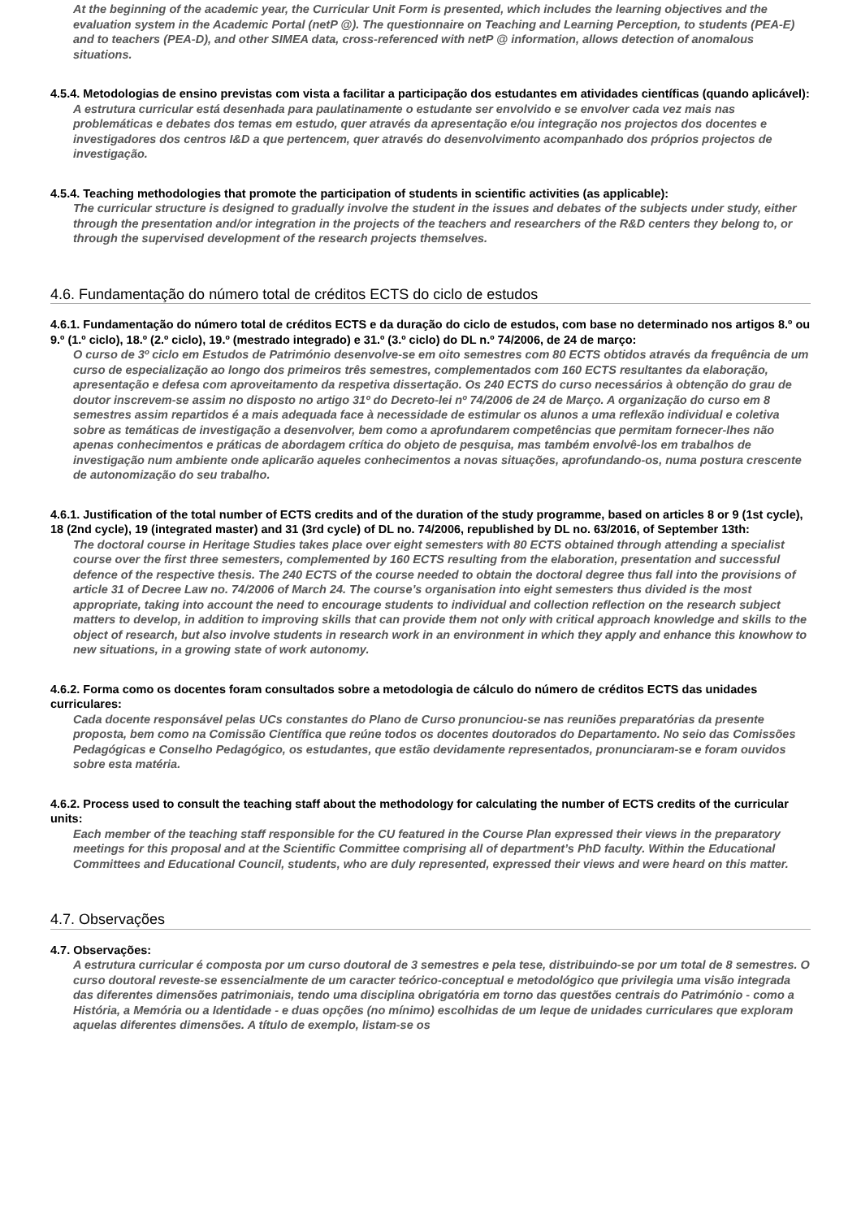At the beginning of the academic year, the Curricular Unit Form is presented, which includes the learning objectives and the evaluation system in the Academic Portal (netP @). The questionnaire on Teaching and Learning Perception, to students (PEA-E) and to teachers (PEA-D), and other SIMEA data, cross-referenced with netP @ information, allows detection of anomalous situations.
4.5.4. Metodologias de ensino previstas com vista a facilitar a participação dos estudantes em atividades científicas (quando aplicável):
A estrutura curricular está desenhada para paulatinamente o estudante ser envolvido e se envolver cada vez mais nas problemáticas e debates dos temas em estudo, quer através da apresentação e/ou integração nos projectos dos docentes e investigadores dos centros I&D a que pertencem, quer através do desenvolvimento acompanhado dos próprios projectos de investigação.
4.5.4. Teaching methodologies that promote the participation of students in scientific activities (as applicable):
The curricular structure is designed to gradually involve the student in the issues and debates of the subjects under study, either through the presentation and/or integration in the projects of the teachers and researchers of the R&D centers they belong to, or through the supervised development of the research projects themselves.
4.6. Fundamentação do número total de créditos ECTS do ciclo de estudos
4.6.1. Fundamentação do número total de créditos ECTS e da duração do ciclo de estudos, com base no determinado nos artigos 8.º ou 9.º (1.º ciclo), 18.º (2.º ciclo), 19.º (mestrado integrado) e 31.º (3.º ciclo) do DL n.º 74/2006, de 24 de março:
O curso de 3º ciclo em Estudos de Património desenvolve-se em oito semestres com 80 ECTS obtidos através da frequência de um curso de especialização ao longo dos primeiros três semestres, complementados com 160 ECTS resultantes da elaboração, apresentação e defesa com aproveitamento da respetiva dissertação. Os 240 ECTS do curso necessários à obtenção do grau de doutor inscrevem-se assim no disposto no artigo 31º do Decreto-lei nº 74/2006 de 24 de Março. A organização do curso em 8 semestres assim repartidos é a mais adequada face à necessidade de estimular os alunos a uma reflexão individual e coletiva sobre as temáticas de investigação a desenvolver, bem como a aprofundarem competências que permitam fornecer-lhes não apenas conhecimentos e práticas de abordagem crítica do objeto de pesquisa, mas também envolvê-los em trabalhos de investigação num ambiente onde aplicarão aqueles conhecimentos a novas situações, aprofundando-os, numa postura crescente de autonomização do seu trabalho.
4.6.1. Justification of the total number of ECTS credits and of the duration of the study programme, based on articles 8 or 9 (1st cycle), 18 (2nd cycle), 19 (integrated master) and 31 (3rd cycle) of DL no. 74/2006, republished by DL no. 63/2016, of September 13th:
The doctoral course in Heritage Studies takes place over eight semesters with 80 ECTS obtained through attending a specialist course over the first three semesters, complemented by 160 ECTS resulting from the elaboration, presentation and successful defence of the respective thesis. The 240 ECTS of the course needed to obtain the doctoral degree thus fall into the provisions of article 31 of Decree Law no. 74/2006 of March 24. The course’s organisation into eight semesters thus divided is the most appropriate, taking into account the need to encourage students to individual and collection reflection on the research subject matters to develop, in addition to improving skills that can provide them not only with critical approach knowledge and skills to the object of research, but also involve students in research work in an environment in which they apply and enhance this knowhow to new situations, in a growing state of work autonomy.
4.6.2. Forma como os docentes foram consultados sobre a metodologia de cálculo do número de créditos ECTS das unidades curriculares:
Cada docente responsável pelas UCs constantes do Plano de Curso pronunciou-se nas reuniões preparatórias da presente proposta, bem como na Comissão Científica que reúne todos os docentes doutorados do Departamento. No seio das Comissões Pedagógicas e Conselho Pedagógico, os estudantes, que estão devidamente representados, pronunciaram-se e foram ouvidos sobre esta matéria.
4.6.2. Process used to consult the teaching staff about the methodology for calculating the number of ECTS credits of the curricular units:
Each member of the teaching staff responsible for the CU featured in the Course Plan expressed their views in the preparatory meetings for this proposal and at the Scientific Committee comprising all of department’s PhD faculty. Within the Educational Committees and Educational Council, students, who are duly represented, expressed their views and were heard on this matter.
4.7. Observações
4.7. Observações:
A estrutura curricular é composta por um curso doutoral de 3 semestres e pela tese, distribuindo-se por um total de 8 semestres. O curso doutoral reveste-se essencialmente de um caracter teórico-conceptual e metodológico que privilegia uma visão integrada das diferentes dimensões patrimoniais, tendo uma disciplina obrigatória em torno das questões centrais do Património - como a História, a Memória ou a Identidade - e duas opções (no mínimo) escolhidas de um leque de unidades curriculares que exploram aquelas diferentes dimensões. A título de exemplo, listam-se os